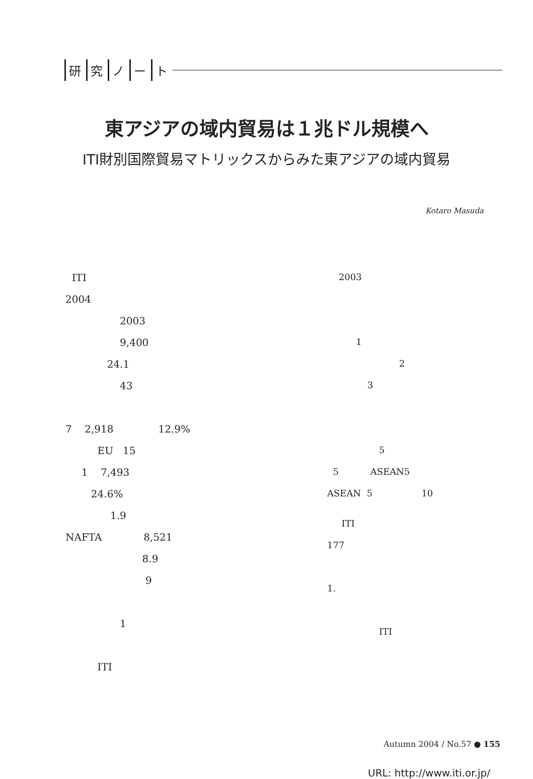研究ノート
東アジアの域内貿易は１兆ドル規模へ
ITI財別国際貿易マトリックスからみた東アジアの域内貿易
Kotaro Masuda
ITI
2004
2003
9,400
24.1
43
7 2,918 12.9%
EU 15
1 7,493
24.6%
1.9
NAFTA 8,521
8.9
9
1
ITI
2003
1
2
3
5
5 ASEAN5
ASEAN 5 10
ITI
177
1.
ITI
Autumn 2004 / No.57 ● 155
URL: http://www.iti.or.jp/